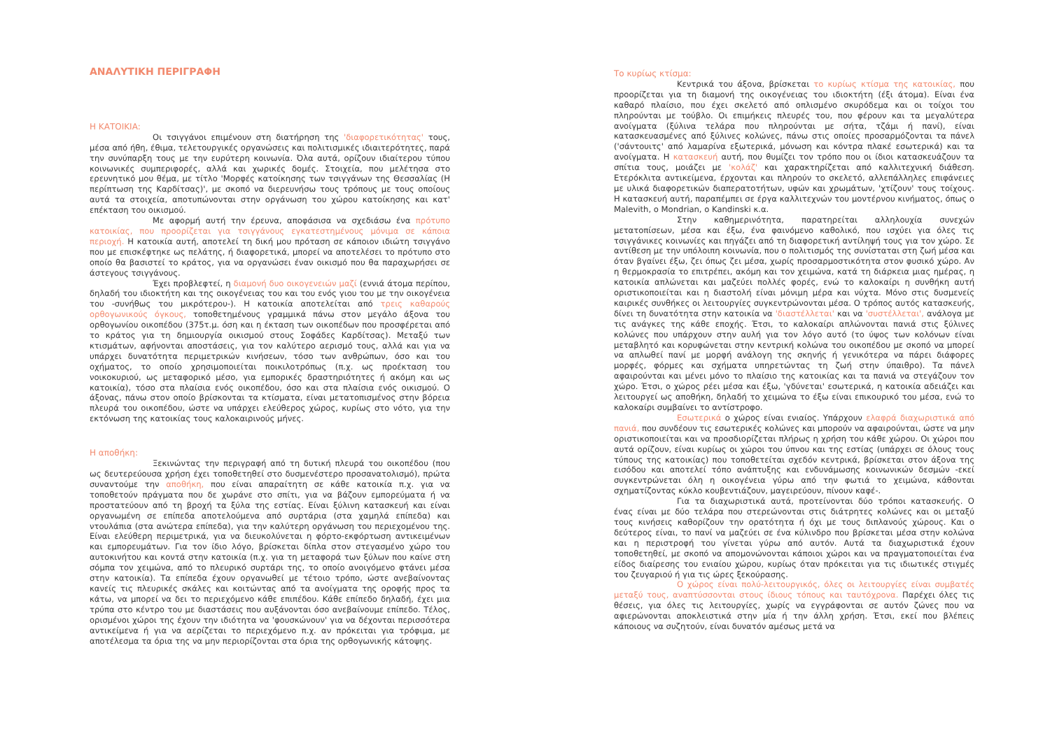ΑΝΑΛΥΤΙΚΗ ΠΕΡΙΓΡΑΦΗ
Η ΚΑΤΟΙΚΙΑ:
Οι τσιγγάνοι επιμένουν στη διατήρηση της 'διαφορετικότητας' τους, μέσα από ήθη, έθιμα, τελετουργικές οργανώσεις και πολιτισμικές ιδιαιτερότητες, παρά την συνύπαρξη τους με την ευρύτερη κοινωνία. Όλα αυτά, ορίζουν ιδιαίτερου τύπου κοινωνικές συμπεριφορές, αλλά και χωρικές δομές. Στοιχεία, που μελέτησα στο ερευνητικό μου θέμα, με τίτλο 'Μορφές κατοίκησης των τσιγγάνων της Θεσσαλίας (Η περίπτωση της Καρδίτσας)', με σκοπό να διερευνήσω τους τρόπους με τους οποίους αυτά τα στοιχεία, αποτυπώνονται στην οργάνωση του χώρου κατοίκησης και κατ' επέκταση του οικισμού.
Με αφορμή αυτή την έρευνα, αποφάσισα να σχεδιάσω ένα πρότυπο κατοικίας, που προορίζεται για τσιγγάνους εγκατεστημένους μόνιμα σε κάποια περιοχή. Η κατοικία αυτή, αποτελεί τη δική μου πρόταση σε κάποιον ιδιώτη τσιγγάνο που με επισκέφτηκε ως πελάτης, ή διαφορετικά, μπορεί να αποτελέσει το πρότυπο στο οποίο θα βασιστεί το κράτος, για να οργανώσει έναν οικισμό που θα παραχωρήσει σε άστεγους τσιγγάνους.
Έχει προβλεφτεί, η διαμονή δυο οικογενειών μαζί (εννιά άτομα περίπου, δηλαδή του ιδιοκτήτη και της οικογένειας του και του ενός γιου του με την οικογένεια του -συνήθως του μικρότερου-). Η κατοικία αποτελείται από τρεις καθαρούς ορθογωνικούς όγκους, τοποθετημένους γραμμικά πάνω στον μεγάλο άξονα του ορθογωνίου οικοπέδου (375τ.μ. όση και η έκταση των οικοπέδων που προσφέρεται από το κράτος για τη δημιουργία οικισμού στους Σοφάδες Καρδίτσας). Μεταξύ των κτισμάτων, αφήνονται αποστάσεις, για τον καλύτερο αερισμό τους, αλλά και για να υπάρχει δυνατότητα περιμετρικών κινήσεων, τόσο των ανθρώπων, όσο και του οχήματος, το οποίο χρησιμοποιείται ποικιλοτρόπως (π.χ. ως προέκταση του νοικοκυριού, ως μεταφορικό μέσο, για εμπορικές δραστηριότητες ή ακόμη και ως κατοικία), τόσο στα πλαίσια ενός οικοπέδου, όσο και στα πλαίσια ενός οικισμού. Ο άξονας, πάνω στον οποίο βρίσκονται τα κτίσματα, είναι μετατοπισμένος στην βόρεια πλευρά του οικοπέδου, ώστε να υπάρχει ελεύθερος χώρος, κυρίως στο νότο, για την εκτόνωση της κατοικίας τους καλοκαιρινούς μήνες.
Η αποθήκη:
Ξεκινώντας την περιγραφή από τη δυτική πλευρά του οικοπέδου (που ως δευτερεύουσα χρήση έχει τοποθετηθεί στο δυσμενέστερο προσανατολισμό), πρώτα συναντούμε την αποθήκη, που είναι απαραίτητη σε κάθε κατοικία π.χ. για να τοποθετούν πράγματα που δε χωράνε στο σπίτι, για να βάζουν εμπορεύματα ή να προστατεύουν από τη βροχή τα ξύλα της εστίας. Είναι ξύλινη κατασκευή και είναι οργανωμένη σε επίπεδα αποτελούμενα από συρτάρια (στα χαμηλά επίπεδα) και ντουλάπια (στα ανώτερα επίπεδα), για την καλύτερη οργάνωση του περιεχομένου της. Είναι ελεύθερη περιμετρικά, για να διευκολύνεται η φόρτο-εκφόρτωση αντικειμένων και εμπορευμάτων. Για τον ίδιο λόγο, βρίσκεται δίπλα στον στεγασμένο χώρο του αυτοκινήτου και κοντά στην κατοικία (π.χ. για τη μεταφορά των ξύλων που καίνε στη σόμπα τον χειμώνα, από το πλευρικό συρτάρι της, το οποίο ανοιγόμενο φτάνει μέσα στην κατοικία). Τα επίπεδα έχουν οργανωθεί με τέτοιο τρόπο, ώστε ανεβαίνοντας κανείς τις πλευρικές σκάλες και κοιτώντας από τα ανοίγματα της οροφής προς τα κάτω, να μπορεί να δει το περιεχόμενο κάθε επιπέδου. Κάθε επίπεδο δηλαδή, έχει μια τρύπα στο κέντρο του με διαστάσεις που αυξάνονται όσο ανεβαίνουμε επίπεδο. Τέλος, ορισμένοι χώροι της έχουν την ιδιότητα να 'φουσκώνουν' για να δέχονται περισσότερα αντικείμενα ή για να αερίζεται το περιεχόμενο π.χ. αν πρόκειται για τρόφιμα, με αποτέλεσμα τα όρια της να μην περιορίζονται στα όρια της ορθογωνικής κάτοψης.
Το κυρίως κτίσμα:
Κεντρικά του άξονα, βρίσκεται το κυρίως κτίσμα της κατοικίας, που προορίζεται για τη διαμονή της οικογένειας του ιδιοκτήτη (έξι άτομα). Είναι ένα καθαρό πλαίσιο, που έχει σκελετό από οπλισμένο σκυρόδεμα και οι τοίχοι του πληρούνται με τούβλο. Οι επιμήκεις πλευρές του, που φέρουν και τα μεγαλύτερα ανοίγματα (ξύλινα τελάρα που πληρούνται με σήτα, τζάμι ή πανί), είναι κατασκευασμένες από ξύλινες κολώνες, πάνω στις οποίες προσαρμόζονται τα πάνελ ('σάντουιτς' από λαμαρίνα εξωτερικά, μόνωση και κόντρα πλακέ εσωτερικά) και τα ανοίγματα. Η κατασκευή αυτή, που θυμίζει τον τρόπο που οι ίδιοι κατασκευάζουν τα σπίτια τους, μοιάζει με 'κολάζ' και χαρακτηρίζεται από καλλιτεχνική διάθεση. Ετερόκλιτα αντικείμενα, έρχονται και πληρούν το σκελετό, αλλεπάλληλες επιφάνειες με υλικά διαφορετικών διαπερατοτήτων, υφών και χρωμάτων, 'χτίζουν' τους τοίχους. Η κατασκευή αυτή, παραπέμπει σε έργα καλλιτεχνών του μοντέρνου κινήματος, όπως ο Malevith, ο Mondrian, ο Kandinski κ.α.
Στην καθημερινότητα, παρατηρείται αλληλουχία συνεχών μετατοπίσεων, μέσα και έξω, ένα φαινόμενο καθολικό, που ισχύει για όλες τις τσιγγάνικες κοινωνίες και πηγάζει από τη διαφορετική αντίληψή τους για τον χώρο. Σε αντίθεση με την υπόλοιπη κοινωνία, που ο πολιτισμός της συνίσταται στη ζωή μέσα και όταν βγαίνει έξω, ζει όπως ζει μέσα, χωρίς προσαρμοστικότητα στον φυσικό χώρο. Αν η θερμοκρασία το επιτρέπει, ακόμη και τον χειμώνα, κατά τη διάρκεια μιας ημέρας, η κατοικία απλώνεται και μαζεύει πολλές φορές, ενώ το καλοκαίρι η συνθήκη αυτή οριστικοποιείται και η διαστολή είναι μόνιμη μέρα και νύχτα. Μόνο στις δυσμενείς καιρικές συνθήκες οι λειτουργίες συγκεντρώνονται μέσα. Ο τρόπος αυτός κατασκευής, δίνει τη δυνατότητα στην κατοικία να 'διαστέλλεται' και να 'συστέλλεται', ανάλογα με τις ανάγκες της κάθε εποχής. Έτσι, το καλοκαίρι απλώνονται πανιά στις ξύλινες κολώνες που υπάρχουν στην αυλή για τον λόγο αυτό (το ύψος των κολόνων είναι μεταβλητό και κορυφώνεται στην κεντρική κολώνα του οικοπέδου με σκοπό να μπορεί να απλωθεί πανί με μορφή ανάλογη της σκηνής ή γενικότερα να πάρει διάφορες μορφές, φόρμες και σχήματα υπηρετώντας τη ζωή στην ύπαιθρο). Τα πάνελ αφαιρούνται και μένει μόνο το πλαίσιο της κατοικίας και τα πανιά να στεγάζουν τον χώρο. Έτσι, ο χώρος ρέει μέσα και έξω, 'γδύνεται' εσωτερικά, η κατοικία αδειάζει και λειτουργεί ως αποθήκη, δηλαδή το χειμώνα το έξω είναι επικουρικό του μέσα, ενώ το καλοκαίρι συμβαίνει το αντίστροφο.
Εσωτερικά ο χώρος είναι ενιαίος. Υπάρχουν ελαφρά διαχωριστικά από πανιά, που συνδέουν τις εσωτερικές κολώνες και μπορούν να αφαιρούνται, ώστε να μην οριστικοποιείται και να προσδιορίζεται πλήρως η χρήση του κάθε χώρου. Οι χώροι που αυτά ορίζουν, είναι κυρίως οι χώροι του ύπνου και της εστίας (υπάρχει σε όλους τους τύπους της κατοικίας) που τοποθετείται σχεδόν κεντρικά, βρίσκεται στον άξονα της εισόδου και αποτελεί τόπο ανάπτυξης και ενδυνάμωσης κοινωνικών δεσμών -εκεί συγκεντρώνεται όλη η οικογένεια γύρω από την φωτιά το χειμώνα, κάθονται σχηματίζοντας κύκλο κουβεντιάζουν, μαγειρεύουν, πίνουν καφέ-.
Για τα διαχωριστικά αυτά, προτείνονται δύο τρόποι κατασκευής. Ο ένας είναι με δύο τελάρα που στερεώνονται στις διάτρητες κολώνες και οι μεταξύ τους κινήσεις καθορίζουν την ορατότητα ή όχι με τους διπλανούς χώρους. Και ο δεύτερος είναι, το πανί να μαζεύει σε ένα κύλινδρο που βρίσκεται μέσα στην κολώνα και η περιστροφή του γίνεται γύρω από αυτόν. Αυτά τα διαχωριστικά έχουν τοποθετηθεί, με σκοπό να απομονώνονται κάποιοι χώροι και να πραγματοποιείται ένα είδος διαίρεσης του ενιαίου χώρου, κυρίως όταν πρόκειται για τις ιδιωτικές στιγμές του ζευγαριού ή για τις ώρες ξεκούρασης.
Ο χώρος είναι πολύ-λειτουργικός, όλες οι λειτουργίες είναι συμβατές μεταξύ τους, αναπτύσσονται στους ίδιους τόπους και ταυτόχρονα. Παρέχει όλες τις θέσεις, για όλες τις λειτουργίες, χωρίς να εγγράφονται σε αυτόν ζώνες που να αφιερώνονται αποκλειστικά στην μία ή την άλλη χρήση. Έτσι, εκεί που βλέπεις κάποιους να συζητούν, είναι δυνατόν αμέσως μετά να